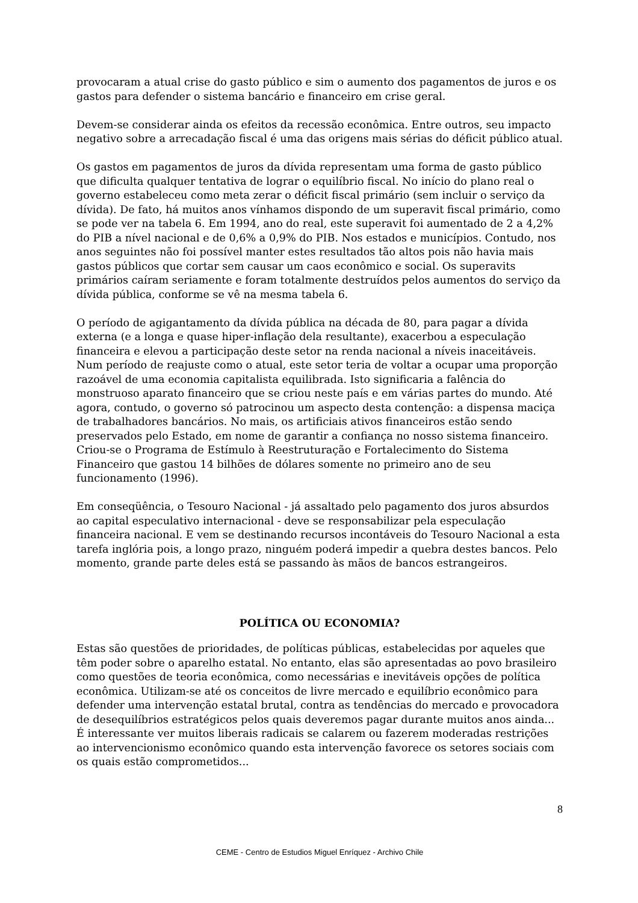provocaram a atual crise do gasto público e sim o aumento dos pagamentos de juros e os gastos para defender o sistema bancário e financeiro em crise geral.
Devem-se considerar ainda os efeitos da recessão econômica. Entre outros, seu impacto negativo sobre a arrecadação fiscal é uma das origens mais sérias do déficit público atual.
Os gastos em pagamentos de juros da dívida representam uma forma de gasto público que dificulta qualquer tentativa de lograr o equilíbrio fiscal. No início do plano real o governo estabeleceu como meta zerar o déficit fiscal primário (sem incluir o serviço da dívida). De fato, há muitos anos vínhamos dispondo de um superavit fiscal primário, como se pode ver na tabela 6. Em 1994, ano do real, este superavit foi aumentado de 2 a 4,2% do PIB a nível nacional e de 0,6% a 0,9% do PIB. Nos estados e municípios. Contudo, nos anos seguintes não foi possível manter estes resultados tão altos pois não havia mais gastos públicos que cortar sem causar um caos econômico e social. Os superavits primários caíram seriamente e foram totalmente destruídos pelos aumentos do serviço da dívida pública, conforme se vê na mesma tabela 6.
O período de agigantamento da dívida pública na década de 80, para pagar a dívida externa (e a longa e quase hiper-inflação dela resultante), exacerbou a especulação financeira e elevou a participação deste setor na renda nacional a níveis inaceitáveis. Num período de reajuste como o atual, este setor teria de voltar a ocupar uma proporção razoável de uma economia capitalista equilibrada. Isto significaria a falência do monstruoso aparato financeiro que se criou neste país e em várias partes do mundo. Até agora, contudo, o governo só patrocinou um aspecto desta contenção: a dispensa maciça de trabalhadores bancários. No mais, os artificiais ativos financeiros estão sendo preservados pelo Estado, em nome de garantir a confiança no nosso sistema financeiro. Criou-se o Programa de Estímulo à Reestruturação e Fortalecimento do Sistema Financeiro que gastou 14 bilhões de dólares somente no primeiro ano de seu funcionamento (1996).
Em conseqüência, o Tesouro Nacional - já assaltado pelo pagamento dos juros absurdos ao capital especulativo internacional - deve se responsabilizar pela especulação financeira nacional. E vem se destinando recursos incontáveis do Tesouro Nacional a esta tarefa inglória pois, a longo prazo, ninguém poderá impedir a quebra destes bancos. Pelo momento, grande parte deles está se passando às mãos de bancos estrangeiros.
POLÍTICA OU ECONOMIA?
Estas são questões de prioridades, de políticas públicas, estabelecidas por aqueles que têm poder sobre o aparelho estatal. No entanto, elas são apresentadas ao povo brasileiro como questões de teoria econômica, como necessárias e inevitáveis opções de política econômica. Utilizam-se até os conceitos de livre mercado e equilíbrio econômico para defender uma intervenção estatal brutal, contra as tendências do mercado e provocadora de desequilíbrios estratégicos pelos quais deveremos pagar durante muitos anos ainda... É interessante ver muitos liberais radicais se calarem ou fazerem moderadas restrições ao intervencionismo econômico quando esta intervenção favorece os setores sociais com os quais estão comprometidos...
8
CEME - Centro de Estudios Miguel Enríquez - Archivo Chile